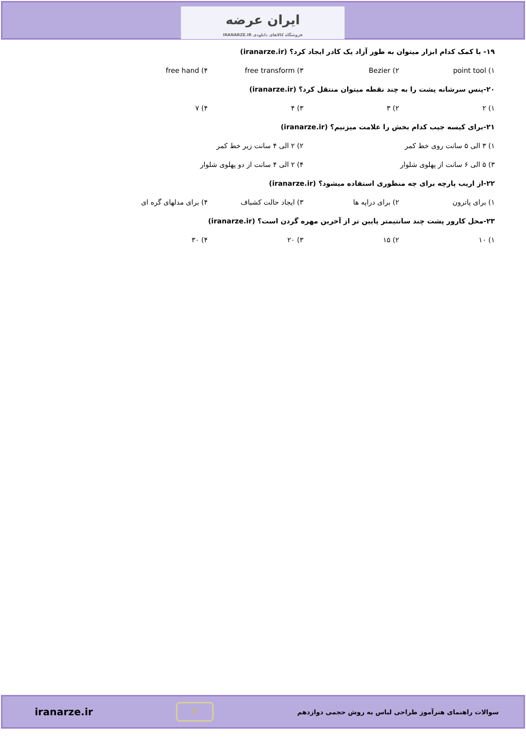ایران عرضه
فروشگاه کالاهای دانلودی IRANARZE.IR
۱۹- با کمک کدام ابزار میتوان به طور آزاد یک کادر ایجاد کرد؟ (iranarze.ir)
۱) point tool ۲) Bezier ۳) free transform ۴) free hand
۲۰-پنس سرشانه پشت را به چند نقطه میتوان منتقل کرد؟ (iranarze.ir)
۱) ۲ ۲) ۳ ۳) ۴ ۴) ۷
۲۱-برای کیسه جیب کدام بخش را علامت میزنیم؟ (iranarze.ir)
۱) ۳ الی ۵ سانت روی خط کمر ۲) ۲ الی ۴ سانت زیر خط کمر
۳) ۵ الی ۶ سانت از پهلوی شلوار ۴) ۲ الی ۴ سانت از دو پهلوی شلوار
۲۲-از اریب پارچه برای چه منظوری استفاده میشود؟ (iranarze.ir)
۱) برای پاترون ۲) برای دراپه ها ۳) ایجاد حالت کشباف ۴) برای مدلهای گره ای
۲۳-محل کارور پشت چند سانتیمتر پایین تر از آخرین مهره گردن است؟ (iranarze.ir)
۱) ۱۰ ۲) ۱۵ ۳) ۲۰ ۴) ۳۰
سوالات راهنمای هنرآموز طراحی لباس به روش حجمی دوازدهم
۴
iranarze.ir